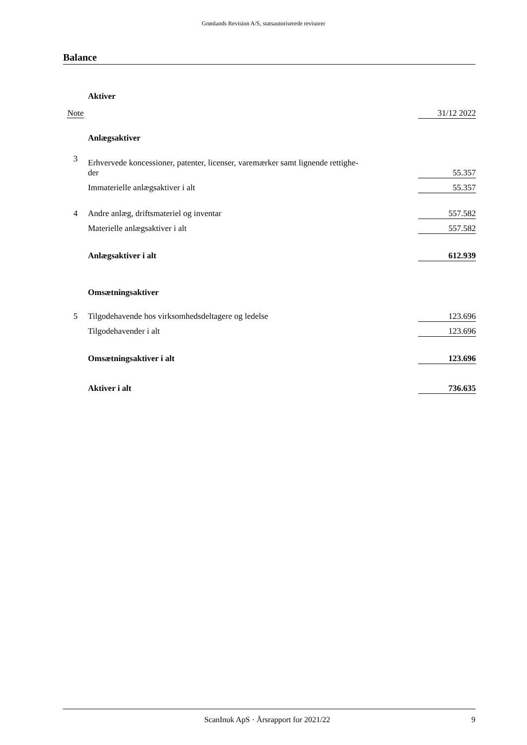Grønlands Revision A/S, statsautoriserede revisorer
Balance
| | Aktiver | |
| Note | | 31/12 2022 |
| | Anlægsaktiver | |
| 3 | Erhvervede koncessioner, patenter, licenser, varemærker samt lignende rettighe- der | 55.357 |
| | Immaterielle anlægsaktiver i alt | 55.357 |
| 4 | Andre anlæg, driftsmateriel og inventar | 557.582 |
| | Materielle anlægsaktiver i alt | 557.582 |
| | Anlægsaktiver i alt | 612.939 |
| | Omsætningsaktiver | |
| 5 | Tilgodehavende hos virksomhedsdeltagere og ledelse | 123.696 |
| | Tilgodehavender i alt | 123.696 |
| | Omsætningsaktiver i alt | 123.696 |
| | Aktiver i alt | 736.635 |
ScanInuk ApS · Årsrapport for 2021/22 9